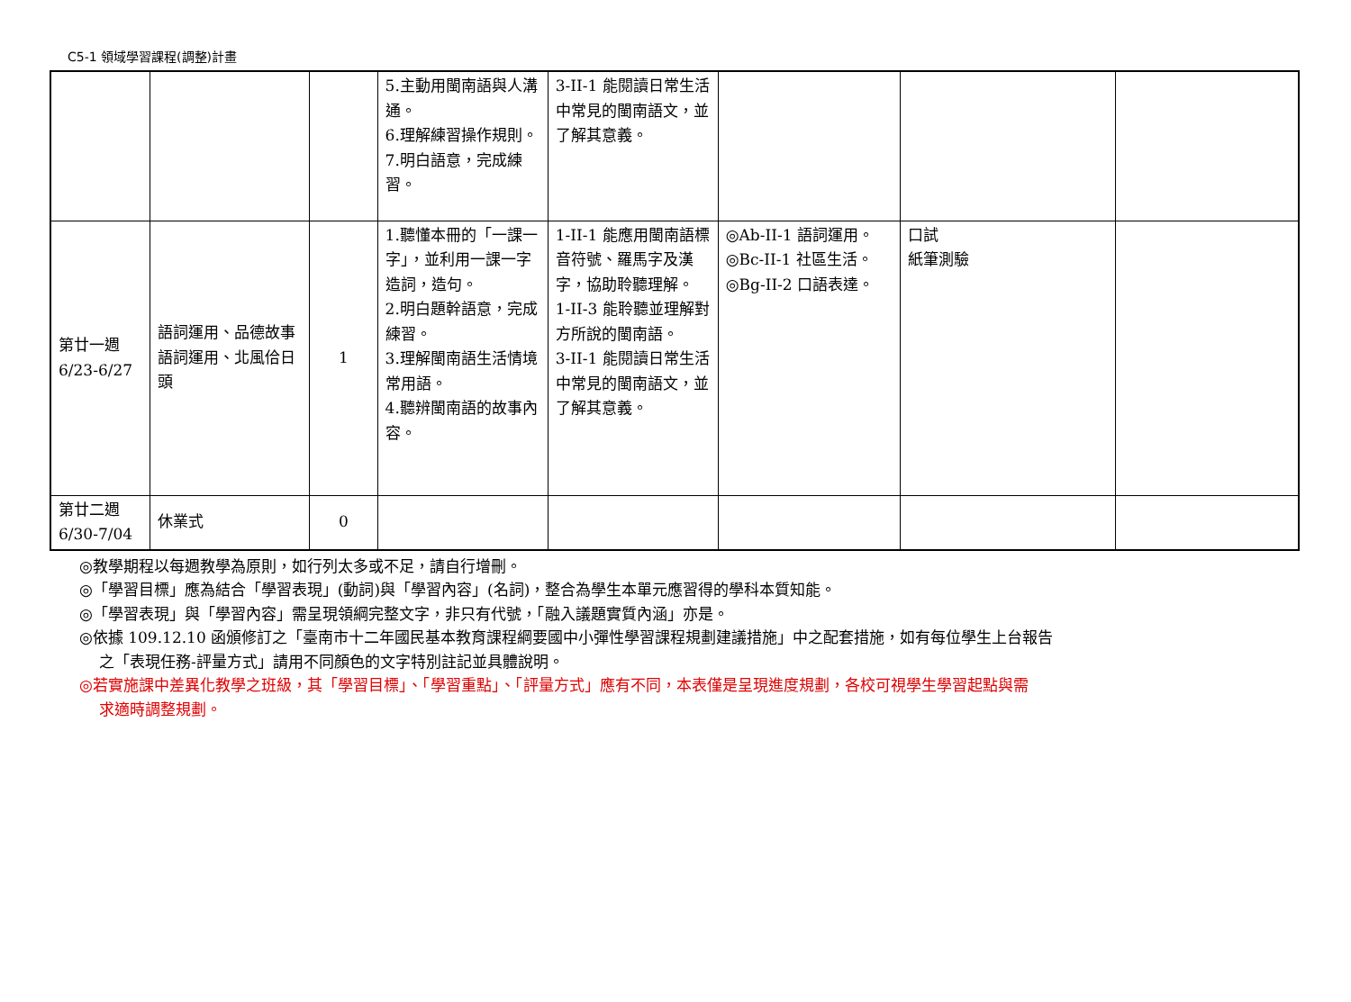C5-1 領域學習課程(調整)計畫
| | | | 5.主動用閩南語與人溝通。 6.理解練習操作規則。 7.明白語意，完成練習。 | 3-II-1 能閱讀日常生活中常見的閩南語文，並了解其意義。 | | | |
| 第廿一週 6/23-6/27 | 語詞運用、品德故事 語詞運用、北風佮日頭 | 1 | 1.聽懂本冊的「一課一字」，並利用一課一字造詞，造句。 2.明白題幹語意，完成練習。 3.理解閩南語生活情境常用語。 4.聽辨閩南語的故事內容。 | 1-II-1 能應用閩南語標音符號、羅馬字及漢字，協助聆聽理解。 1-II-3 能聆聽並理解對方所說的閩南語。 3-II-1 能閱讀日常生活中常見的閩南語文，並了解其意義。 | ◎Ab-II-1 語詞運用。 ◎Bc-II-1 社區生活。 ◎Bg-II-2 口語表達。 | 口試 紙筆測驗 | |
| 第廿二週 6/30-7/04 | 休業式 | 0 | | | | | |
◎教學期程以每週教學為原則，如行列太多或不足，請自行增刪。
◎「學習目標」應為結合「學習表現」(動詞)與「學習內容」(名詞)，整合為學生本單元應習得的學科本質知能。
◎「學習表現」與「學習內容」需呈現領綱完整文字，非只有代號，「融入議題實質內涵」亦是。
◎依據 109.12.10 函頒修訂之「臺南市十二年國民基本教育課程綱要國中小彈性學習課程規劃建議措施」中之配套措施，如有每位學生上台報告
之「表現任務-評量方式」請用不同顏色的文字特別註記並具體說明。
◎若實施課中差異化教學之班級，其「學習目標」、「學習重點」、「評量方式」應有不同，本表僅是呈現進度規劃，各校可視學生學習起點與需
求適時調整規劃。